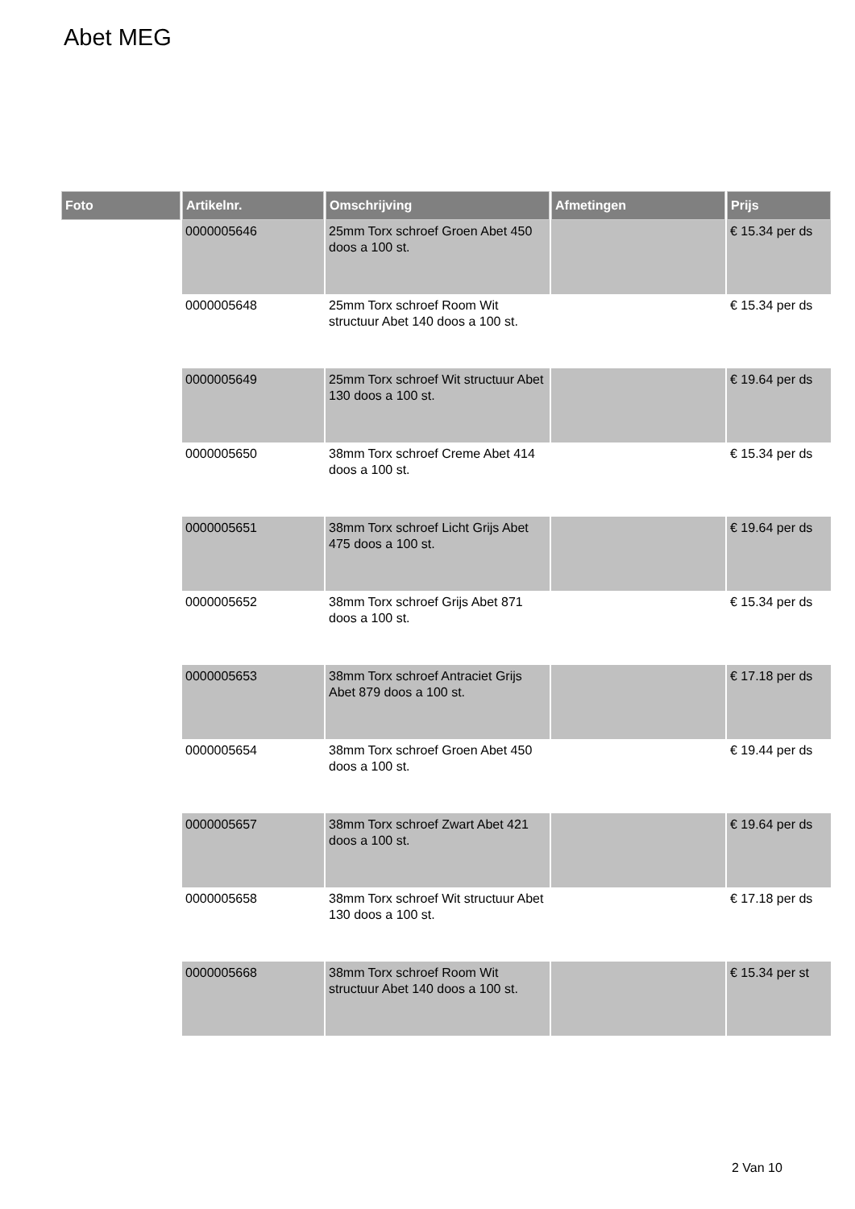Abet MEG
| Foto | Artikelnr. | Omschrijving | Afmetingen | Prijs |
| --- | --- | --- | --- | --- |
| | 0000005646 | 25mm Torx schroef Groen Abet 450 doos a 100 st. | | € 15.34 per ds |
| | 0000005648 | 25mm Torx schroef Room Wit structuur Abet 140 doos a 100 st. | | € 15.34 per ds |
| | 0000005649 | 25mm Torx schroef Wit structuur Abet 130 doos a 100 st. | | € 19.64 per ds |
| | 0000005650 | 38mm Torx schroef Creme Abet 414 doos a 100 st. | | € 15.34 per ds |
| | 0000005651 | 38mm Torx schroef Licht Grijs Abet 475 doos a 100 st. | | € 19.64 per ds |
| | 0000005652 | 38mm Torx schroef Grijs Abet 871 doos a 100 st. | | € 15.34 per ds |
| | 0000005653 | 38mm Torx schroef Antraciet Grijs Abet 879 doos a 100 st. | | € 17.18 per ds |
| | 0000005654 | 38mm Torx schroef Groen Abet 450 doos a 100 st. | | € 19.44 per ds |
| | 0000005657 | 38mm Torx schroef Zwart Abet 421 doos a 100 st. | | € 19.64 per ds |
| | 0000005658 | 38mm Torx schroef Wit structuur Abet 130 doos a 100 st. | | € 17.18 per ds |
| | 0000005668 | 38mm Torx schroef Room Wit structuur Abet 140 doos a 100 st. | | € 15.34 per st |
2 Van 10